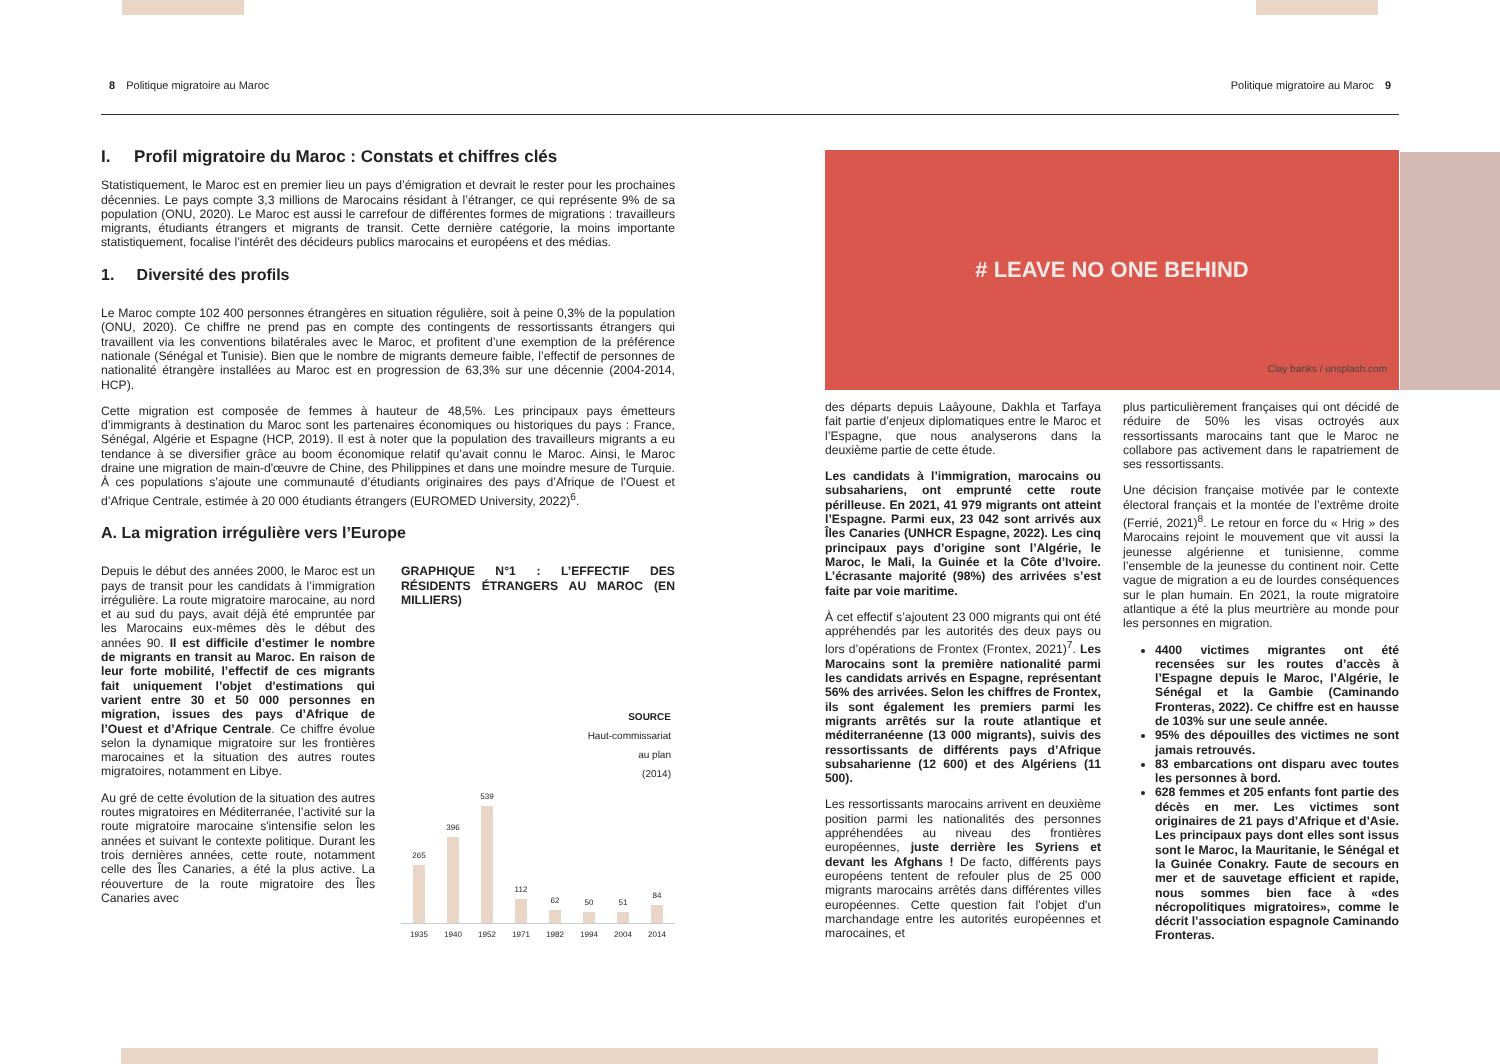8 Politique migratoire au Maroc
Politique migratoire au Maroc 9
I. Profil migratoire du Maroc : Constats et chiffres clés
Statistiquement, le Maroc est en premier lieu un pays d’émigration et devrait le rester pour les prochaines décennies. Le pays compte 3,3 millions de Marocains résidant à l’étranger, ce qui représente 9% de sa population (ONU, 2020). Le Maroc est aussi le carrefour de différentes formes de migrations : travailleurs migrants, étudiants étrangers et migrants de transit. Cette dernière catégorie, la moins importante statistiquement, focalise l’intérêt des décideurs publics marocains et européens et des médias.
1. Diversité des profils
Le Maroc compte 102 400 personnes étrangères en situation régulière, soit à peine 0,3% de la population (ONU, 2020). Ce chiffre ne prend pas en compte des contingents de ressortissants étrangers qui travaillent via les conventions bilatérales avec le Maroc, et profitent d’une exemption de la préférence nationale (Sénégal et Tunisie). Bien que le nombre de migrants demeure faible, l’effectif de personnes de nationalité étrangère installées au Maroc est en progression de 63,3% sur une décennie (2004-2014, HCP).
Cette migration est composée de femmes à hauteur de 48,5%. Les principaux pays émetteurs d’immigrants à destination du Maroc sont les partenaires économiques ou historiques du pays : France, Sénégal, Algérie et Espagne (HCP, 2019). Il est à noter que la population des travailleurs migrants a eu tendance à se diversifier grâce au boom économique relatif qu’avait connu le Maroc. Ainsi, le Maroc draine une migration de main-d'œuvre de Chine, des Philippines et dans une moindre mesure de Turquie. À ces populations s’ajoute une communauté d’étudiants originaires des pays d’Afrique de l’Ouest et d’Afrique Centrale, estimée à 20 000 étudiants étrangers (EUROMED University, 2022)<sup>6</sup>.
A. La migration irrégulière vers l’Europe
Depuis le début des années 2000, le Maroc est un pays de transit pour les candidats à l’immigration irrégulière. La route migratoire marocaine, au nord et au sud du pays, avait déjà été empruntée par les Marocains eux-mêmes dès le début des années 90. Il est difficile d’estimer le nombre de migrants en transit au Maroc. En raison de leur forte mobilité, l’effectif de ces migrants fait uniquement l’objet d'estimations qui varient entre 30 et 50 000 personnes en migration, issues des pays d’Afrique de l’Ouest et d’Afrique Centrale. Ce chiffre évolue selon la dynamique migratoire sur les frontières marocaines et la situation des autres routes migratoires, notamment en Libye.
Au gré de cette évolution de la situation des autres routes migratoires en Méditerranée, l’activité sur la route migratoire marocaine s'intensifie selon les années et suivant le contexte politique. Durant les trois dernières années, cette route, notamment celle des Îles Canaries, a été la plus active. La réouverture de la route migratoire des Îles Canaries avec
GRAPHIQUE N°1 : L’EFFECTIF DES RÉSIDENTS ÉTRANGERS AU MAROC (EN MILLIERS)
SOURCE
Haut-commissariat
au plan
(2014)
265
396
539
112
62
50
51
84
1935 1940 1952 1971 1982 1994 2004 2014
# LEAVE NO ONE BEHIND
Clay banks / unsplash.com
des départs depuis Laâyoune, Dakhla et Tarfaya fait partie d’enjeux diplomatiques entre le Maroc et l’Espagne, que nous analyserons dans la deuxième partie de cette étude.
Les candidats à l’immigration, marocains ou subsahariens, ont emprunté cette route périlleuse. En 2021, 41 979 migrants ont atteint l’Espagne. Parmi eux, 23 042 sont arrivés aux Îles Canaries (UNHCR Espagne, 2022). Les cinq principaux pays d’origine sont l’Algérie, le Maroc, le Mali, la Guinée et la Côte d’Ivoire. L’écrasante majorité (98%) des arrivées s’est faite par voie maritime.
À cet effectif s’ajoutent 23 000 migrants qui ont été appréhendés par les autorités des deux pays ou lors d’opérations de Frontex (Frontex, 2021)<sup>7</sup>. Les Marocains sont la première nationalité parmi les candidats arrivés en Espagne, représentant 56% des arrivées. Selon les chiffres de Frontex, ils sont également les premiers parmi les migrants arrêtés sur la route atlantique et méditerranéenne (13 000 migrants), suivis des ressortissants de différents pays d’Afrique subsaharienne (12 600) et des Algériens (11 500).
Les ressortissants marocains arrivent en deuxième position parmi les nationalités des personnes appréhendées au niveau des frontières européennes, juste derrière les Syriens et devant les Afghans ! De facto, différents pays européens tentent de refouler plus de 25 000 migrants marocains arrêtés dans différentes villes européennes. Cette question fait l’objet d'un marchandage entre les autorités européennes et marocaines, et
plus particulièrement françaises qui ont décidé de réduire de 50% les visas octroyés aux ressortissants marocains tant que le Maroc ne collabore pas activement dans le rapatriement de ses ressortissants.
Une décision française motivée par le contexte électoral français et la montée de l’extrême droite (Ferrié, 2021)<sup>8</sup>. Le retour en force du « Hrig » des Marocains rejoint le mouvement que vit aussi la jeunesse algérienne et tunisienne, comme l’ensemble de la jeunesse du continent noir. Cette vague de migration a eu de lourdes conséquences sur le plan humain. En 2021, la route migratoire atlantique a été la plus meurtrière au monde pour les personnes en migration.
4400 victimes migrantes ont été recensées sur les routes d’accès à l’Espagne depuis le Maroc, l’Algérie, le Sénégal et la Gambie (Caminando Fronteras, 2022). Ce chiffre est en hausse de 103% sur une seule année.
95% des dépouilles des victimes ne sont jamais retrouvés.
83 embarcations ont disparu avec toutes les personnes à bord.
628 femmes et 205 enfants font partie des décès en mer. Les victimes sont originaires de 21 pays d’Afrique et d’Asie. Les principaux pays dont elles sont issus sont le Maroc, la Mauritanie, le Sénégal et la Guinée Conakry. Faute de secours en mer et de sauvetage efficient et rapide, nous sommes bien face à «des nécropolitiques migratoires», comme le décrit l’association espagnole Caminando Fronteras.